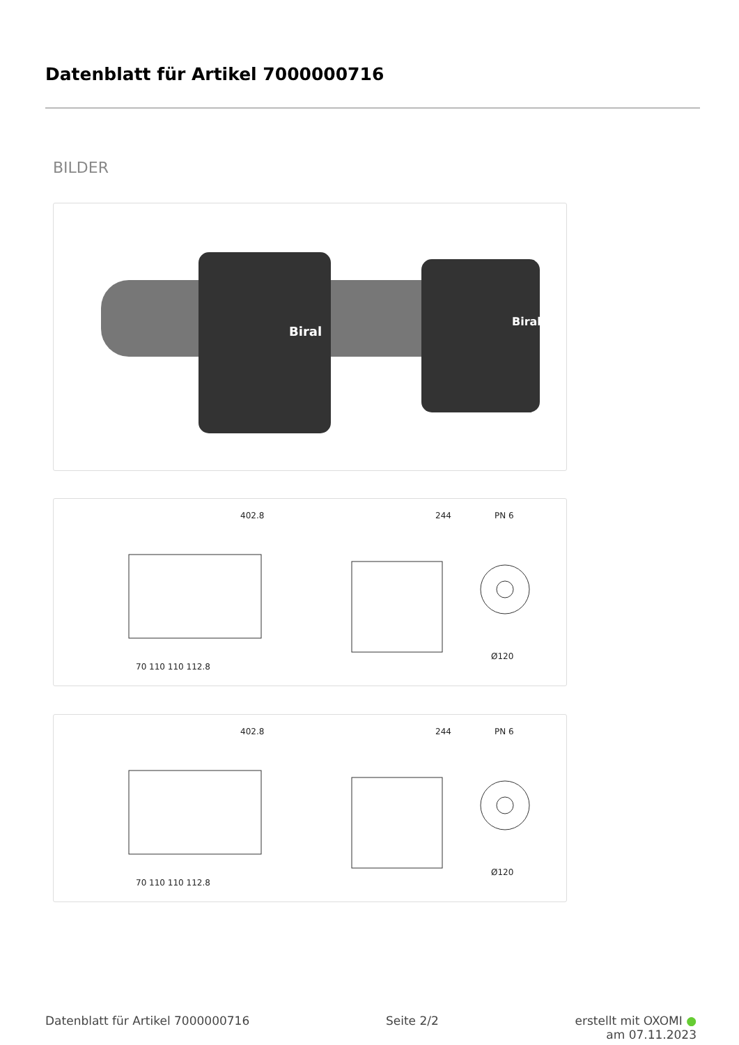Datenblatt für Artikel 7000000716
BILDER
Biral
Biral
402.8
244
PN 6
70 110 110 112.8
Ø120
402.8
244
PN 6
70 110 110 112.8
Ø120
Datenblatt für Artikel 7000000716
Seite 2/2 erstellt mit OXOMI ●
am 07.11.2023